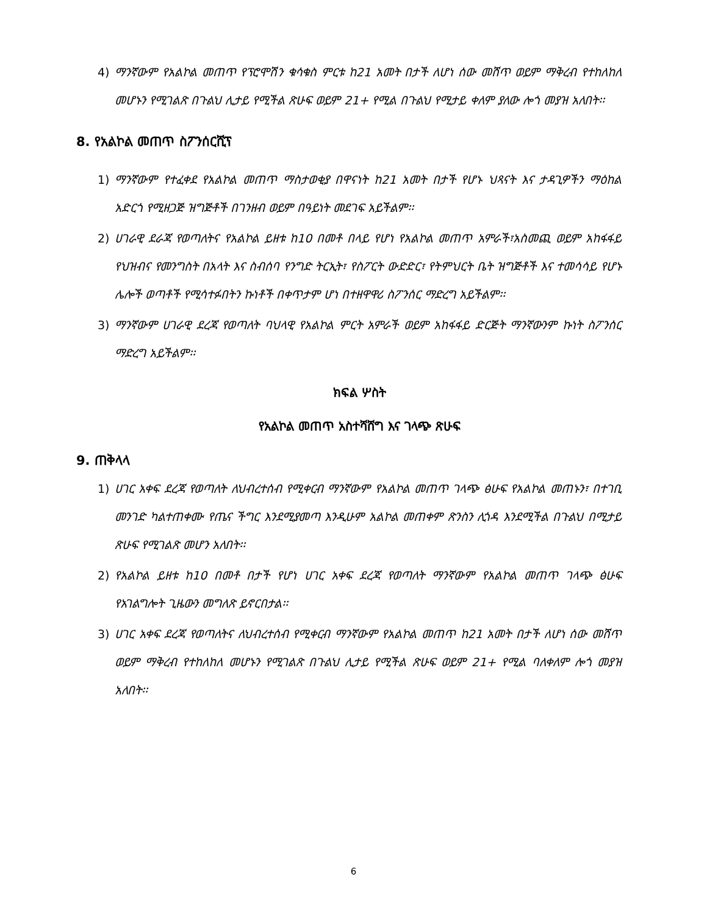4) ማንኛውም የአልኮል መጠጥ የፕሮሞሽን ቁሳቁስ ምርቱ ከ21 አመት በታች ለሆነ ሰው መሸጥ ወይም ማቅረብ የተከለከለ መሆኑን የሚገልጽ በጉልህ ሊታይ የሚችል ጽሁፍ ወይም 21+ የሚል በጉልህ የሚታይ ቀለም ያለው ሎጎ መያዝ አለበት፡፡
8. የአልኮል መጠጥ ስፖንሰርሺፕ
1) ማንኛውም የተፈቀደ የአልኮል መጠጥ ማስታወቂያ በዋናነት ከ21 አመት በታች የሆኑ ህጻናት እና ታዳጊዎችን ማዕከል አድርጎ የሚዘጋጅ ዝግጅቶች በገንዘብ ወይም በዓይነት መደገፍ አይችልም፡፡
2) ሀገራዊ ደራጃ የወጣለትና የአልኮል ይዘቱ ከ10 በመቶ በላይ የሆነ የአልኮል መጠጥ አምራች፣አስመጪ ወይም አከፋፋይ የህዝብና የመንግስት በአላት እና ስብሰባ የንግድ ትርኢት፣ የስፖርት ውድድር፣ የትምህርት ቤት ዝግጅቶች እና ተመሳሳይ የሆኑ ሌሎች ወጣቶች የሚሳተፉበትን ኩነቶች በቀጥታም ሆነ በተዘዋዋሪ ስፖንሰር ማድረግ አይችልም፡፡
3) ማንኛውም ሀገራዊ ደረጃ የወጣለት ባህላዊ የአልኮል ምርት አምራች ወይም አከፋፋይ ድርጅት ማንኛውንም ኩነት ስፖንሰር ማድረግ አይችልም፡፡
ክፍል ሦስት
የአልኮል መጠጥ አስተሻሸግ እና ገላጭ ጽሁፍ
9. ጠቅላላ
1) ሀገር አቀፍ ደረጃ የወጣለት ለህብረተሰብ የሚቀርብ ማንኛውም የአልኮል መጠጥ ገላጭ ፅሁፍ የአልኮል መጠኑን፣ በተገቢ መንገድ ካልተጠቀሙ የጤና ችግር እንደሚያመጣ እንዲሁም አልኮል መጠቀም ጽንስን ሊጎዳ እንደሚችል በጉልህ በሚታይ ጽሁፍ የሚገልጽ መሆን አለበት፡፡
2) የአልኮል ይዘቱ ከ10 በመቶ በታች የሆነ ሀገር አቀፍ ደረጃ የወጣለት ማንኛውም የአልኮል መጠጥ ገላጭ ፅሁፍ የአገልግሎት ጊዜውን መግለጽ ይኖርበታል፡፡
3) ሀገር አቀፍ ደረጃ የወጣለትና ለህብረተሰብ የሚቀርብ ማንኛውም የአልኮል መጠጥ ከ21 አመት በታች ለሆነ ሰው መሸጥ ወይም ማቅረብ የተከለከለ መሆኑን የሚገልጽ በጉልህ ሊታይ የሚችል ጽሁፍ ወይም 21+ የሚል ባለቀለም ሎጎ መያዝ አለበት፡፡
6